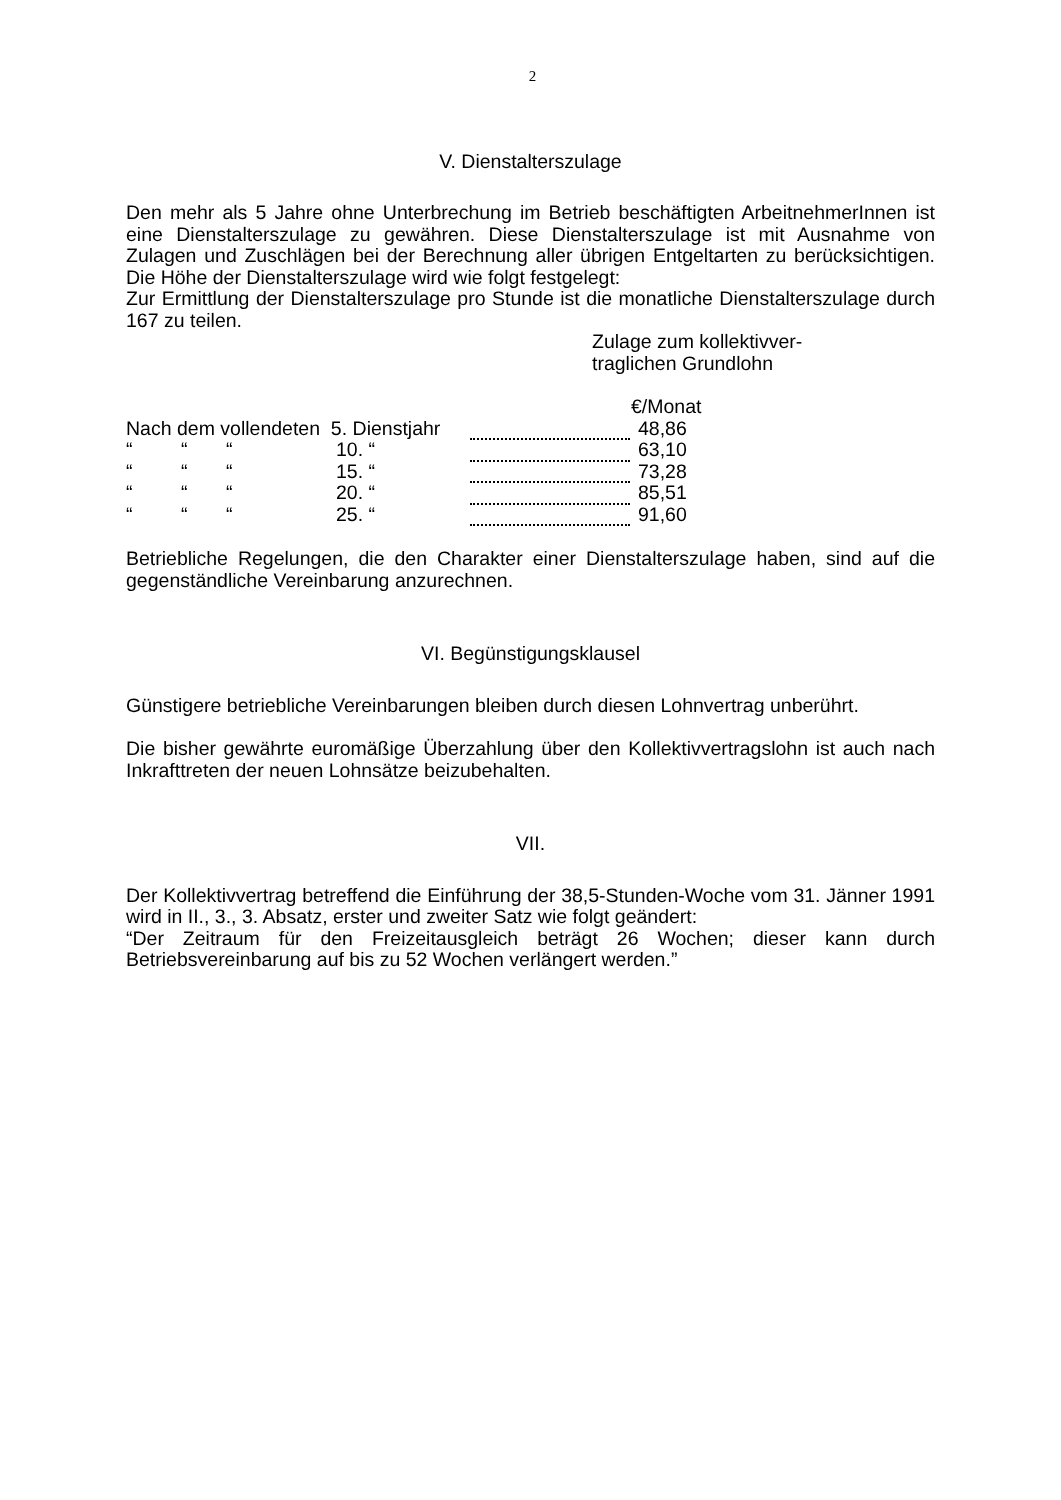2
V. Dienstalterszulage
Den mehr als 5 Jahre ohne Unterbrechung im Betrieb beschäftigten ArbeitnehmerInnen ist eine Dienstalterszulage zu gewähren. Diese Dienstalterszulage ist mit Ausnahme von Zulagen und Zuschlägen bei der Berechnung aller übrigen Entgeltarten zu berücksichtigen. Die Höhe der Dienstalterszulage wird wie folgt festgelegt:
Zur Ermittlung der Dienstalterszulage pro Stunde ist die monatliche Dienstalterszulage durch 167 zu teilen.
Zulage zum kollektivver-
traglichen Grundlohn
€/Monat
| Nach dem vollendeten 5. Dienstjahr | | | | | 48,86 |
| “ | “ | “ | 10. “ | | 63,10 |
| “ | “ | “ | 15. “ | | 73,28 |
| “ | “ | “ | 20. “ | | 85,51 |
| “ | “ | “ | 25. “ | | 91,60 |
Betriebliche Regelungen, die den Charakter einer Dienstalterszulage haben, sind auf die gegenständliche Vereinbarung anzurechnen.
VI. Begünstigungsklausel
Günstigere betriebliche Vereinbarungen bleiben durch diesen Lohnvertrag unberührt.
Die bisher gewährte euromäßige Überzahlung über den Kollektivvertragslohn ist auch nach Inkrafttreten der neuen Lohnsätze beizubehalten.
VII.
Der Kollektivvertrag betreffend die Einführung der 38,5-Stunden-Woche vom 31. Jänner 1991 wird in II., 3., 3. Absatz, erster und zweiter Satz wie folgt geändert:
“Der Zeitraum für den Freizeitausgleich beträgt 26 Wochen; dieser kann durch Betriebsvereinbarung auf bis zu 52 Wochen verlängert werden.”